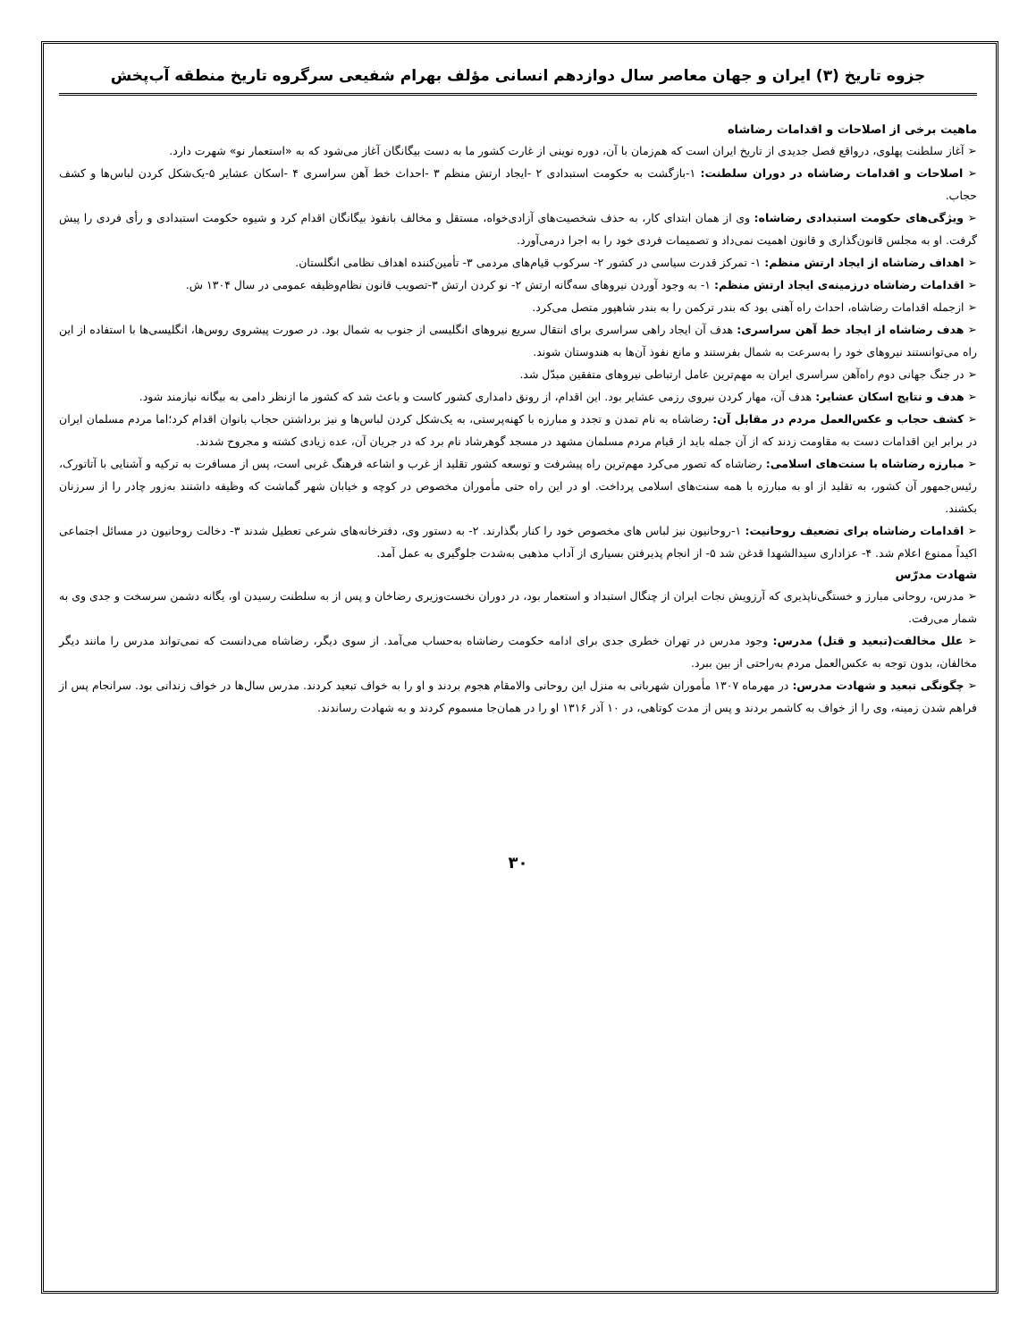جزوه تاریخ (۳) ایران و جهان معاصر سال دوازدهم انسانی مؤلف بهرام شفیعی سرگروه تاریخ منطقه آب‌پخش
ماهیت برخی از اصلاحات و اقدامات رضاشاه
➢ آغاز سلطنت پهلوی، درواقع فصل جدیدی از تاریخ ایران است که هم‌زمان با آن، دوره نوینی از غارت کشور ما به دست بیگانگان آغاز می‌شود که به «استعمار نو» شهرت دارد.
➢ اصلاحات و اقدامات رضاشاه در دوران سلطنت: ۱-بازگشت به حکومت استبدادی ۲ -ایجاد ارتش منظم ۳ -احداث خط آهن سراسری ۴ -اسکان عشایر ۵-یک‌شکل کردن لباس‌ها و کشف حجاب.
➢ ویژگی‌های حکومت استبدادی رضاشاه: وی از همان ابتدای کار، به حذف شخصیت‌های آزادی‌خواه، مستقل و مخالف بانفوذ بیگانگان اقدام کرد و شیوه حکومت استبدادی و رأی فردی را پیش گرفت. او به مجلس قانون‌گذاری و قانون اهمیت نمی‌داد و تصمیمات فردی خود را به اجرا درمی‌آورد.
➢ اهداف رضاشاه از ایجاد ارتش منظم: ۱- تمرکز قدرت سیاسی در کشور ۲- سرکوب قیام‌های مردمی ۳- تأمین‌کننده اهداف نظامی انگلستان.
➢ اقدامات رضاشاه درزمینه‌ی ایجاد ارتش منظم: ۱- به وجود آوردن نیروهای سه‌گانه ارتش ۲- نو کردن ارتش ۳-تصویب قانون نظام‌وظیفه عمومی در سال ۱۳۰۴ ش.
➢ ازجمله اقدامات رضاشاه، احداث راه آهنی بود که بندر ترکمن را به بندر شاهپور متصل می‌کرد.
➢ هدف رضاشاه از ایجاد خط آهن سراسری: هدف آن ایجاد راهی سراسری برای انتقال سریع نیروهای انگلیسی از جنوب به شمال بود. در صورت پیشروی روس‌ها، انگلیسی‌ها با استفاده از این راه می‌توانستند نیروهای خود را به‌سرعت به شمال بفرستند و مانع نفوذ آن‌ها به هندوستان شوند.
➢ در جنگ جهانی دوم راه‌آهن سراسری ایران به مهم‌ترین عامل ارتباطی نیروهای متفقین مبدّل شد.
➢ هدف و نتایج اسکان عشایر: هدف آن، مهار کردن نیروی رزمی عشایر بود. این اقدام، از رونق دامداری کشور کاست و باعث شد که کشور ما ازنظر دامی به بیگانه نیازمند شود.
➢ کشف حجاب و عکس‌العمل مردم در مقابل آن: رضاشاه به نام تمدن و تجدد و مبارزه با کهنه‌پرستی، به یک‌شکل کردن لباس‌ها و نیز برداشتن حجاب بانوان اقدام کرد؛اما مردم مسلمان ایران در برابر این اقدامات دست به مقاومت زدند که از آن جمله باید از قیام مردم مسلمان مشهد در مسجد گوهرشاد نام برد که در جریان آن، عده زیادی کشته و مجروح شدند.
➢ مبارزه رضاشاه با سنت‌های اسلامی: رضاشاه که تصور می‌کرد مهم‌ترین راه پیشرفت و توسعه کشور تقلید از غرب و اشاعه فرهنگ غربی است، پس از مسافرت به ترکیه و آشنایی با آتاتورک، رئیس‌جمهور آن کشور، به تقلید از او به مبارزه با همه سنت‌های اسلامی پرداخت. او در این راه حتی مأموران مخصوص در کوچه و خیابان شهر گماشت که وظیفه داشتند به‌زور چادر را از سرزنان بکشند.
➢ اقدامات رضاشاه برای تضعیف روحانیت: ۱-روحانیون نیز لباس های مخصوص خود را کنار بگذارند. ۲- به دستور وی، دفترخانه‌های شرعی تعطیل شدند ۳- دخالت روحانیون در مسائل اجتماعی اکیداً ممنوع اعلام شد. ۴- عزاداری سیدالشهدا قدغن شد ۵- از انجام پذیرفتن بسیاری از آداب مذهبی به‌شدت جلوگیری به عمل آمد.
شهادت مدرّس
➢ مدرس، روحانی مبارز و خستگی‌ناپذیری که آرزویش نجات ایران از چنگال استبداد و استعمار بود، در دوران نخست‌وزیری رضاخان و پس از به سلطنت رسیدن او، یگانه دشمن سرسخت و جدی وی به شمار می‌رفت.
➢ علل مخالفت(تبعید و قتل) مدرس: وجود مدرس در تهران خطری جدی برای ادامه حکومت رضاشاه به‌حساب می‌آمد. از سوی دیگر، رضاشاه می‌دانست که نمی‌تواند مدرس را مانند دیگر مخالفان، بدون توجه به عکس‌العمل مردم به‌راحتی از بین ببرد.
➢ چگونگی تبعید و شهادت مدرس: در مهرماه ۱۳۰۷ مأموران شهربانی به منزل این روحانی والامقام هجوم بردند و او را به خواف تبعید کردند. مدرس سال‌ها در خواف زندانی بود. سرانجام پس از فراهم شدن زمینه، وی را از خواف به کاشمر بردند و پس از مدت کوتاهی، در ۱۰ آذر ۱۳۱۶ او را در همان‌جا مسموم کردند و به شهادت رساندند.
۳۰